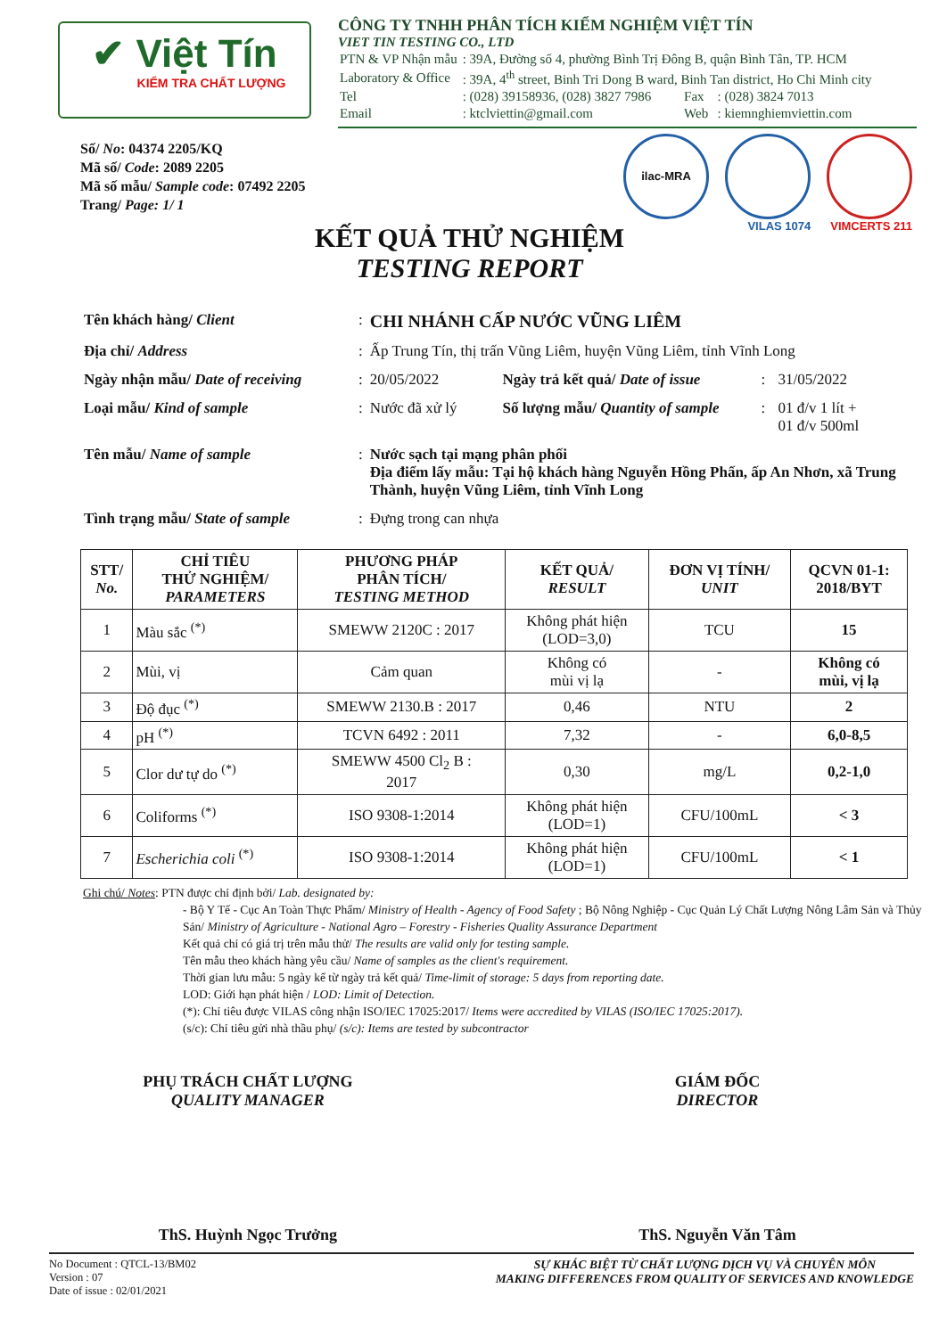✔ Việt Tín
KIỂM TRA CHẤT LƯỢNG
CÔNG TY TNHH PHÂN TÍCH KIỂM NGHIỆM VIỆT TÍN
VIET TIN TESTING CO., LTD
| PTN & VP Nhận mẫu | : 39A, Đường số 4, phường Bình Trị Đông B, quận Bình Tân, TP. HCM | | |
| Laboratory & Office | : 39A, 4<sup>th</sup> street, Binh Tri Dong B ward, Binh Tan district, Ho Chi Minh city | | |
| Tel | : (028) 39158936, (028) 3827 7986 | Fax | : (028) 3824 7013 |
| Email | : ktclviettin@gmail.com | Web | : kiemnghiemviettin.com |
Số/ No: 04374 2205/KQ
Mã số/ Code: 2089 2205
Mã số mẫu/ Sample code: 07492 2205
Trang/ Page: 1/ 1
ilac-MRA
VILAS 1074 VIMCERTS 211
KẾT QUẢ THỬ NGHIỆM
TESTING REPORT
| Tên khách hàng/ Client | : | CHI NHÁNH CẤP NƯỚC VŨNG LIÊM | | | |
| Địa chỉ/ Address | : | Ấp Trung Tín, thị trấn Vũng Liêm, huyện Vũng Liêm, tỉnh Vĩnh Long | | | |
| Ngày nhận mẫu/ Date of receiving | : | 20/05/2022 | Ngày trả kết quả/ Date of issue | : | 31/05/2022 |
| Loại mẫu/ Kind of sample | : | Nước đã xử lý | Số lượng mẫu/ Quantity of sample | : | 01 đ/v 1 lít + 01 đ/v 500ml |
| Tên mẫu/ Name of sample | : | Nước sạch tại mạng phân phối Địa điểm lấy mẫu: Tại hộ khách hàng Nguyễn Hồng Phấn, ấp An Nhơn, xã Trung Thành, huyện Vũng Liêm, tỉnh Vĩnh Long | | | |
| Tình trạng mẫu/ State of sample | : | Đựng trong can nhựa | | | |
| STT/ No. | CHỈ TIÊU THỬ NGHIỆM/ PARAMETERS | PHƯƠNG PHÁP PHÂN TÍCH/ TESTING METHOD | KẾT QUẢ/ RESULT | ĐƠN VỊ TÍNH/ UNIT | QCVN 01-1: 2018/BYT |
| --- | --- | --- | --- | --- | --- |
| 1 | Màu sắc <sup>(*)</sup> | SMEWW 2120C : 2017 | Không phát hiện (LOD=3,0) | TCU | 15 |
| 2 | Mùi, vị | Cảm quan | Không có mùi vị lạ | - | Không có mùi, vị lạ |
| 3 | Độ đục <sup>(*)</sup> | SMEWW 2130.B : 2017 | 0,46 | NTU | 2 |
| 4 | pH <sup>(*)</sup> | TCVN 6492 : 2011 | 7,32 | - | 6,0-8,5 |
| 5 | Clor dư tự do <sup>(*)</sup> | SMEWW 4500 Cl<sub>2</sub> B : 2017 | 0,30 | mg/L | 0,2-1,0 |
| 6 | Coliforms <sup>(*)</sup> | ISO 9308-1:2014 | Không phát hiện (LOD=1) | CFU/100mL | < 3 |
| 7 | Escherichia coli <sup>(*)</sup> | ISO 9308-1:2014 | Không phát hiện (LOD=1) | CFU/100mL | < 1 |
Ghi chú/ Notes: PTN được chỉ định bởi/ Lab. designated by:
- Bộ Y Tế - Cục An Toàn Thực Phẩm/ Ministry of Health - Agency of Food Safety ; Bộ Nông Nghiệp - Cục Quản Lý Chất Lượng Nông Lâm Sản và Thủy Sản/ Ministry of Agriculture - National Agro – Forestry - Fisheries Quality Assurance Department
Kết quả chỉ có giá trị trên mẫu thử/ The results are valid only for testing sample.
Tên mẫu theo khách hàng yêu cầu/ Name of samples as the client's requirement.
Thời gian lưu mẫu: 5 ngày kể từ ngày trả kết quả/ Time-limit of storage: 5 days from reporting date.
LOD: Giới hạn phát hiện / LOD: Limit of Detection.
(*): Chỉ tiêu được VILAS công nhận ISO/IEC 17025:2017/ Items were accredited by VILAS (ISO/IEC 17025:2017).
(s/c): Chỉ tiêu gửi nhà thầu phụ/ (s/c): Items are tested by subcontractor
PHỤ TRÁCH CHẤT LƯỢNG
QUALITY MANAGER
ThS. Huỳnh Ngọc Trưởng
GIÁM ĐỐC
DIRECTOR
ThS. Nguyễn Văn Tâm
No Document : QTCL-13/BM02
Version : 07
Date of issue : 02/01/2021
SỰ KHÁC BIỆT TỪ CHẤT LƯỢNG DỊCH VỤ VÀ CHUYÊN MÔN
MAKING DIFFERENCES FROM QUALITY OF SERVICES AND KNOWLEDGE